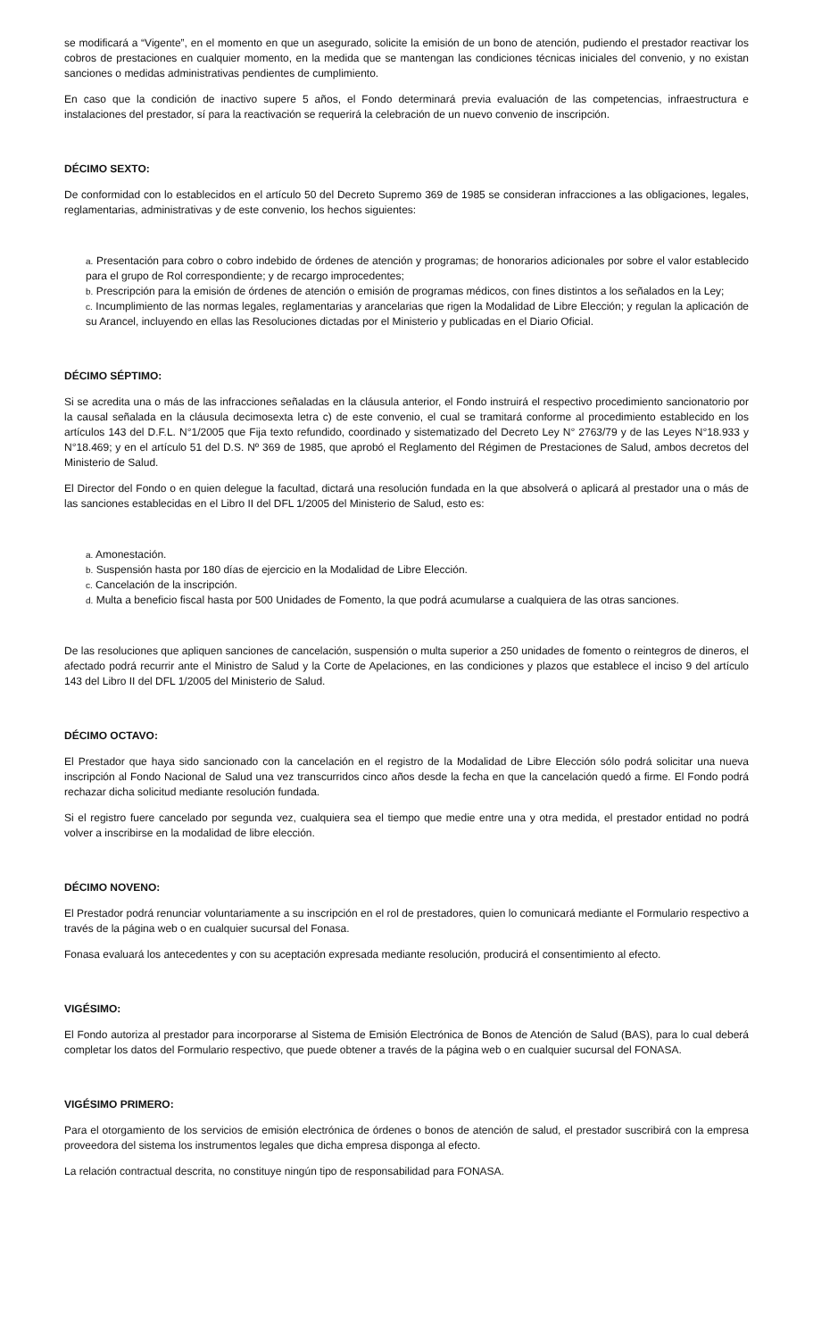se modificará a “Vigente”, en el momento en que un asegurado, solicite la emisión de un bono de atención, pudiendo el prestador reactivar los cobros de prestaciones en cualquier momento, en la medida que se mantengan las condiciones técnicas iniciales del convenio, y no existan sanciones o medidas administrativas pendientes de cumplimiento.
En caso que la condición de inactivo supere 5 años, el Fondo determinará previa evaluación de las competencias, infraestructura e instalaciones del prestador, sí para la reactivación se requerirá la celebración de un nuevo convenio de inscripción.
DÉCIMO SEXTO:
De conformidad con lo establecidos en el artículo 50 del Decreto Supremo 369 de 1985 se consideran infracciones a las obligaciones, legales, reglamentarias, administrativas y de este convenio, los hechos siguientes:
a. Presentación para cobro o cobro indebido de órdenes de atención y programas; de honorarios adicionales por sobre el valor establecido para el grupo de Rol correspondiente; y de recargo improcedentes;
b. Prescripción para la emisión de órdenes de atención o emisión de programas médicos, con fines distintos a los señalados en la Ley;
c. Incumplimiento de las normas legales, reglamentarias y arancelarias que rigen la Modalidad de Libre Elección; y regulan la aplicación de su Arancel, incluyendo en ellas las Resoluciones dictadas por el Ministerio y publicadas en el Diario Oficial.
DÉCIMO SÉPTIMO:
Si se acredita una o más de las infracciones señaladas en la cláusula anterior, el Fondo instruirá el respectivo procedimiento sancionatorio por la causal señalada en la cláusula decimosexta letra c) de este convenio, el cual se tramitará conforme al procedimiento establecido en los artículos 143 del D.F.L. N°1/2005 que Fija texto refundido, coordinado y sistematizado del Decreto Ley N° 2763/79 y de las Leyes N°18.933 y N°18.469; y en el artículo 51 del D.S. Nº 369 de 1985, que aprobó el Reglamento del Régimen de Prestaciones de Salud, ambos decretos del Ministerio de Salud.
El Director del Fondo o en quien delegue la facultad, dictará una resolución fundada en la que absolverá o aplicará al prestador una o más de las sanciones establecidas en el Libro II del DFL 1/2005 del Ministerio de Salud, esto es:
a. Amonestación.
b. Suspensión hasta por 180 días de ejercicio en la Modalidad de Libre Elección.
c. Cancelación de la inscripción.
d. Multa a beneficio fiscal hasta por 500 Unidades de Fomento, la que podrá acumularse a cualquiera de las otras sanciones.
De las resoluciones que apliquen sanciones de cancelación, suspensión o multa superior a 250 unidades de fomento o reintegros de dineros, el afectado podrá recurrir ante el Ministro de Salud y la Corte de Apelaciones, en las condiciones y plazos que establece el inciso 9 del artículo 143 del Libro II del DFL 1/2005 del Ministerio de Salud.
DÉCIMO OCTAVO:
El Prestador que haya sido sancionado con la cancelación en el registro de la Modalidad de Libre Elección sólo podrá solicitar una nueva inscripción al Fondo Nacional de Salud una vez transcurridos cinco años desde la fecha en que la cancelación quedó a firme. El Fondo podrá rechazar dicha solicitud mediante resolución fundada.
Si el registro fuere cancelado por segunda vez, cualquiera sea el tiempo que medie entre una y otra medida, el prestador entidad no podrá volver a inscribirse en la modalidad de libre elección.
DÉCIMO NOVENO:
El Prestador podrá renunciar voluntariamente a su inscripción en el rol de prestadores, quien lo comunicará mediante el Formulario respectivo a través de la página web o en cualquier sucursal del Fonasa.
Fonasa evaluará los antecedentes y con su aceptación expresada mediante resolución, producirá el consentimiento al efecto.
VIGÉSIMO:
El Fondo autoriza al prestador para incorporarse al Sistema de Emisión Electrónica de Bonos de Atención de Salud (BAS), para lo cual deberá completar los datos del Formulario respectivo, que puede obtener a través de la página web o en cualquier sucursal del FONASA.
VIGÉSIMO PRIMERO:
Para el otorgamiento de los servicios de emisión electrónica de órdenes o bonos de atención de salud, el prestador suscribirá con la empresa proveedora del sistema los instrumentos legales que dicha empresa disponga al efecto.
La relación contractual descrita, no constituye ningún tipo de responsabilidad para FONASA.